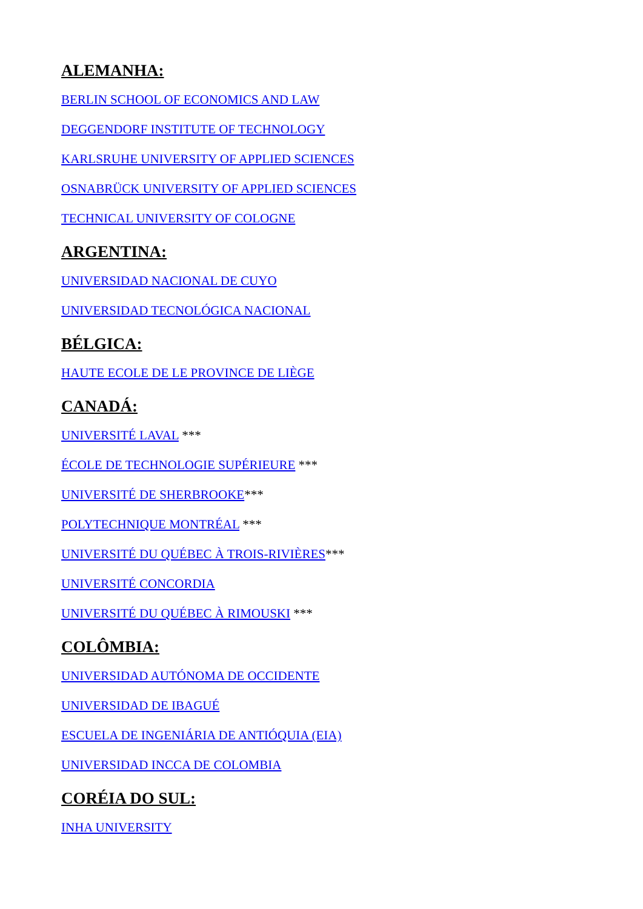ALEMANHA:
BERLIN SCHOOL OF ECONOMICS AND LAW
DEGGENDORF INSTITUTE OF TECHNOLOGY
KARLSRUHE UNIVERSITY OF APPLIED SCIENCES
OSNABRÜCK UNIVERSITY OF APPLIED SCIENCES
TECHNICAL UNIVERSITY OF COLOGNE
ARGENTINA:
UNIVERSIDAD NACIONAL DE CUYO
UNIVERSIDAD TECNOLÓGICA NACIONAL
BÉLGICA:
HAUTE ECOLE DE LE PROVINCE DE LIÈGE
CANADÁ:
UNIVERSITÉ LAVAL ***
ÉCOLE DE TECHNOLOGIE SUPÉRIEURE ***
UNIVERSITÉ DE SHERBROOKE***
POLYTECHNIQUE MONTRÉAL ***
UNIVERSITÉ DU QUÉBEC À TROIS-RIVIÈRES***
UNIVERSITÉ CONCORDIA
UNIVERSITÉ DU QUÉBEC À RIMOUSKI ***
COLÔMBIA:
UNIVERSIDAD AUTÓNOMA DE OCCIDENTE
UNIVERSIDAD DE IBAGUÉ
ESCUELA DE INGENIÁRIA DE ANTIÓQUIA (EIA)
UNIVERSIDAD INCCA DE COLOMBIA
CORÉIA DO SUL:
INHA UNIVERSITY